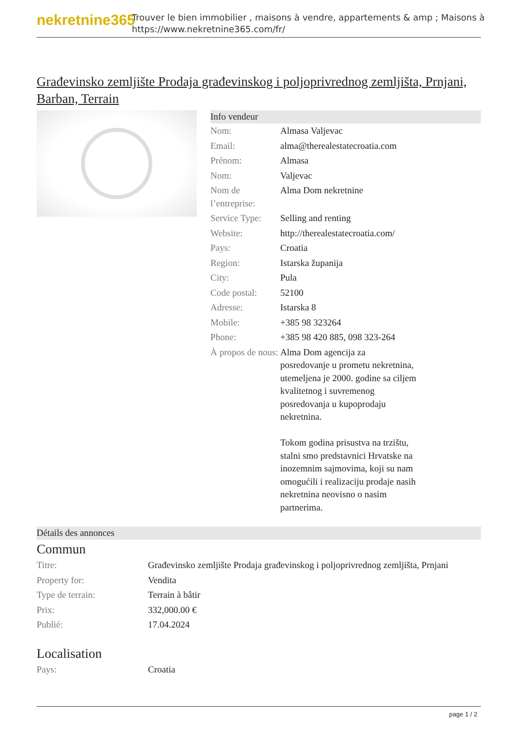nekretnine365
Trouver le bien immobilier , maisons à vendre, appartements & amp ; Maisons à
https://www.nekretnine365.com/fr/
Građevinsko zemljište Prodaja građevinskog i poljoprivrednog zemljišta, Prnjani, Barban, Terrain
Info vendeur
| Nom: | Almasa Valjevac |
| Email: | alma@therealestatecroatia.com |
| Prénom: | Almasa |
| Nom: | Valjevac |
| Nom de l’entreprise: | Alma Dom nekretnine |
| Service Type: | Selling and renting |
| Website: | http://therealestatecroatia.com/ |
| Pays: | Croatia |
| Region: | Istarska županija |
| City: | Pula |
| Code postal: | 52100 |
| Adresse: | Istarska 8 |
| Mobile: | +385 98 323264 |
| Phone: | +385 98 420 885, 098 323-264 |
| À propos de nous: | Alma Dom agencija za posredovanje u prometu nekretnina, utemeljena je 2000. godine sa ciljem kvalitetnog i suvremenog posredovanja u kupoprodaju nekretnina. Tokom godina prisustva na trzištu, stalni smo predstavnici Hrvatske na inozemnim sajmovima, koji su nam omogućili i realizaciju prodaje nasih nekretnina neovisno o nasim partnerima. |
Détails des annonces
Commun
| Titre: | Građevinsko zemljište Prodaja građevinskog i poljoprivrednog zemljišta, Prnjani |
| Property for: | Vendita |
| Type de terrain: | Terrain à bâtir |
| Prix: | 332,000.00 € |
| Publié: | 17.04.2024 |
Localisation
| Pays: | Croatia |
page 1 / 2